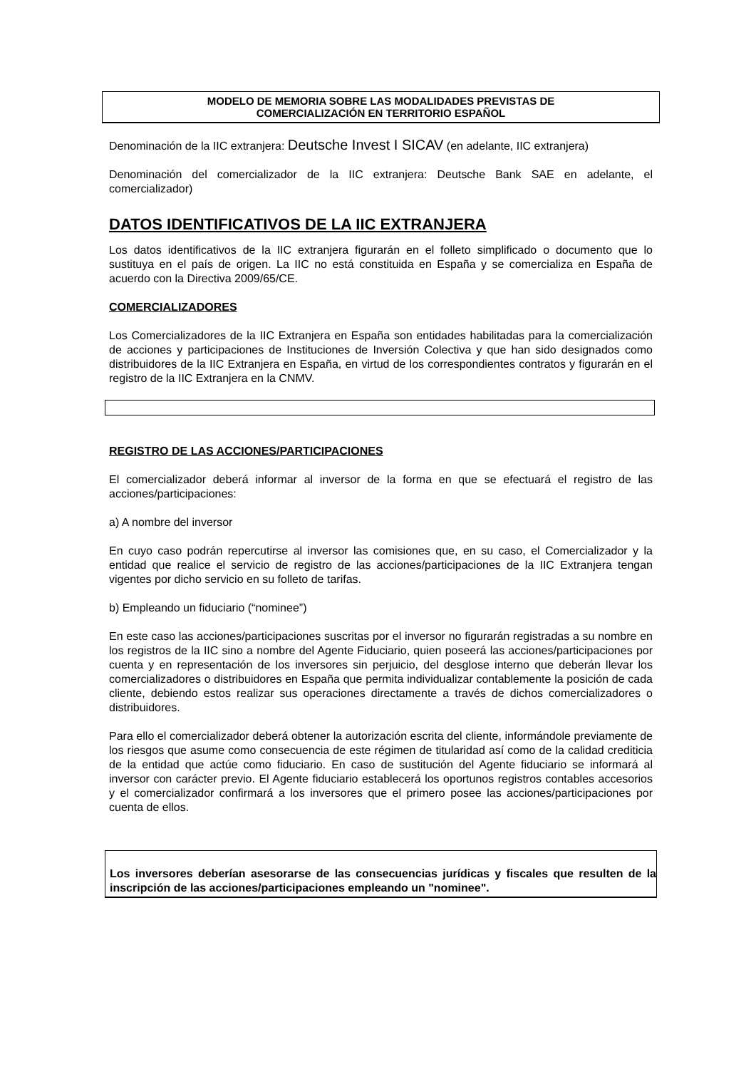MODELO DE MEMORIA SOBRE LAS MODALIDADES PREVISTAS DE
COMERCIALIZACIÓN EN TERRITORIO ESPAÑOL
Denominación de la IIC extranjera: Deutsche Invest I SICAV (en adelante, IIC extranjera)
Denominación del comercializador de la IIC extranjera: Deutsche Bank SAE en adelante, el comercializador)
DATOS IDENTIFICATIVOS DE LA IIC EXTRANJERA
Los datos identificativos de la IIC extranjera figurarán en el folleto simplificado o documento que lo sustituya en el país de origen. La IIC no está constituida en España y se comercializa en España de acuerdo con la Directiva 2009/65/CE.
COMERCIALIZADORES
Los Comercializadores de la IIC Extranjera en España son entidades habilitadas para la comercialización de acciones y participaciones de Instituciones de Inversión Colectiva y que han sido designados como distribuidores de la IIC Extranjera en España, en virtud de los correspondientes contratos y figurarán en el registro de la IIC Extranjera en la CNMV.
REGISTRO DE LAS ACCIONES/PARTICIPACIONES
El comercializador deberá informar al inversor de la forma en que se efectuará el registro de las acciones/participaciones:
a) A nombre del inversor
En cuyo caso podrán repercutirse al inversor las comisiones que, en su caso, el Comercializador y la entidad que realice el servicio de registro de las acciones/participaciones de la IIC Extranjera tengan vigentes por dicho servicio en su folleto de tarifas.
b) Empleando un fiduciario (“nominee”)
En este caso las acciones/participaciones suscritas por el inversor no figurarán registradas a su nombre en los registros de la IIC sino a nombre del Agente Fiduciario, quien poseerá las acciones/participaciones por cuenta y en representación de los inversores sin perjuicio, del desglose interno que deberán llevar los comercializadores o distribuidores en España que permita individualizar contablemente la posición de cada cliente, debiendo estos realizar sus operaciones directamente a través de dichos comercializadores o distribuidores.
Para ello el comercializador deberá obtener la autorización escrita del cliente, informándole previamente de los riesgos que asume como consecuencia de este régimen de titularidad así como de la calidad crediticia de la entidad que actúe como fiduciario. En caso de sustitución del Agente fiduciario se informará al inversor con carácter previo. El Agente fiduciario establecerá los oportunos registros contables accesorios y el comercializador confirmará a los inversores que el primero posee las acciones/participaciones por cuenta de ellos.
Los inversores deberían asesorarse de las consecuencias jurídicas y fiscales que resulten de la inscripción de las acciones/participaciones empleando un "nominee".